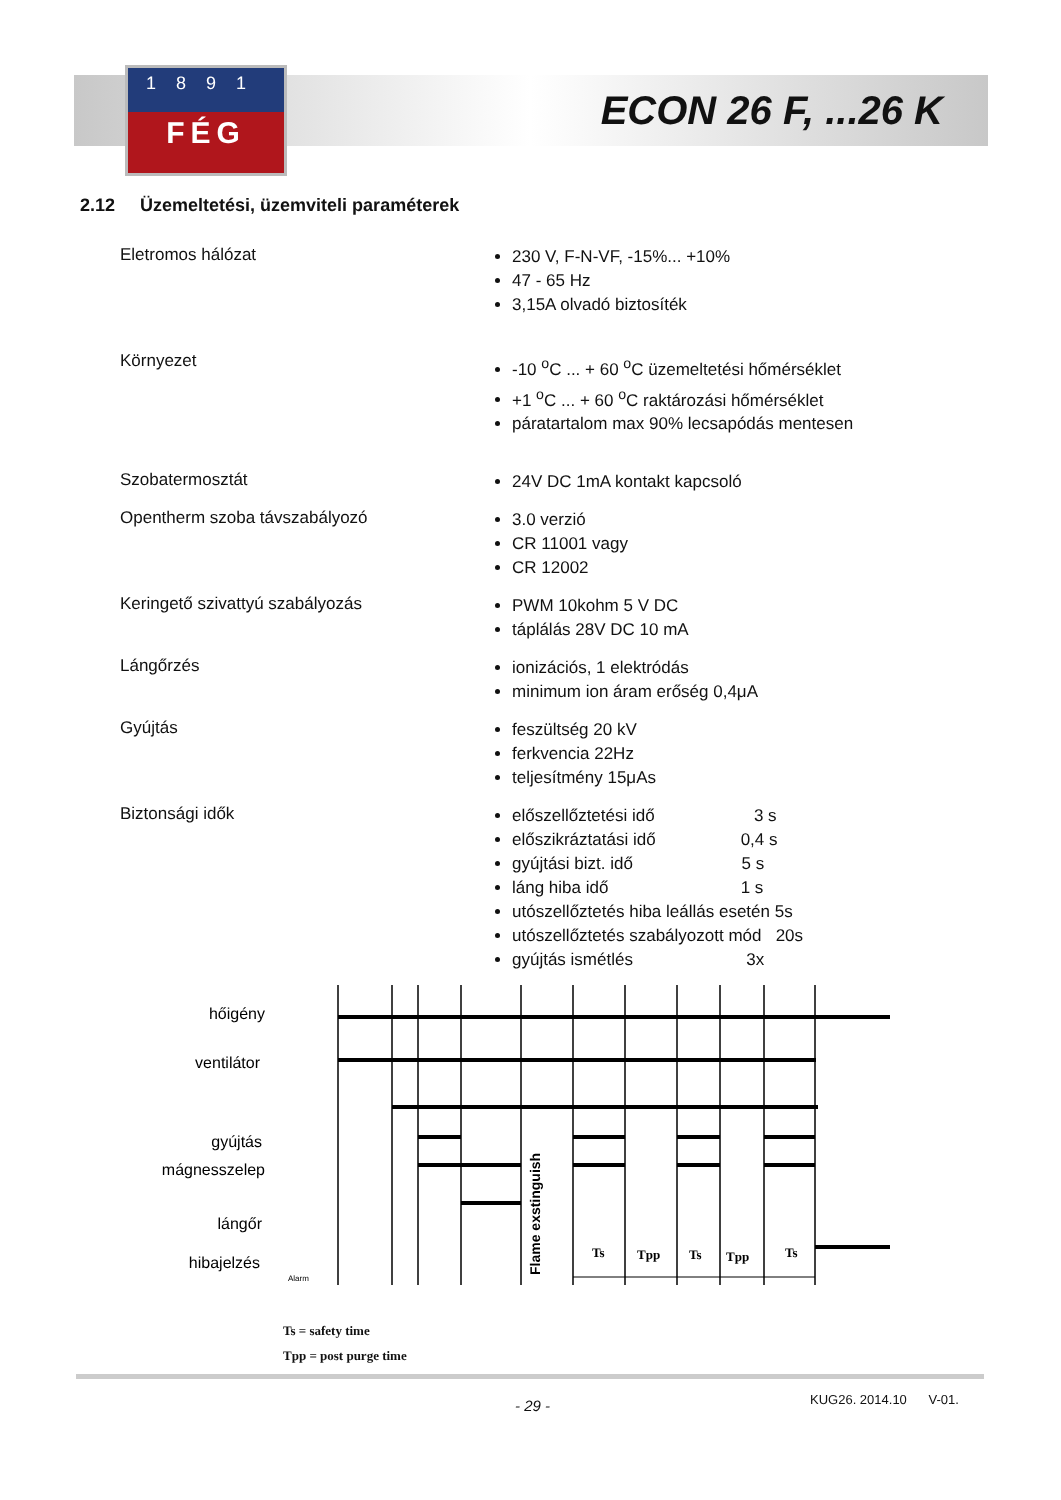1891
FÉG
ECON 26 F, ...26 K
2.12 Üzemeltetési, üzemviteli paraméterek
| Eletromos hálózat | 230 V, F-N-VF, -15%... +10% 47 - 65 Hz 3,15A olvadó biztosíték |
| Környezet | -10 <sup>o</sup>C ... + 60 <sup>o</sup>C üzemeltetési hőmérséklet +1 <sup>o</sup>C ... + 60 <sup>o</sup>C raktározási hőmérséklet páratartalom max 90% lecsapódás mentesen |
| Szobatermosztát | 24V DC 1mA kontakt kapcsoló |
| Opentherm szoba távszabályozó | 3.0 verzió CR 11001 vagy CR 12002 |
| Keringető szivattyú szabályozás | PWM 10kohm 5 V DC táplálás 28V DC 10 mA |
| Lángőrzés | ionizációs, 1 elektródás minimum ion áram erőség 0,4μA |
| Gyújtás | feszültség 20 kV ferkvencia 22Hz teljesítmény 15μAs |
| Biztonsági idők | előszellőztetési idő 3 s előszikráztatási idő 0,4 s gyújtási bizt. idő 5 s láng hiba idő 1 s utószellőztetés hiba leállás esetén 5s utószellőztetés szabályozott mód 20s gyújtás ismétlés 3x |
hőigény
ventilátor
gyújtás
mágnesszelep
lángőr
hibajelzés
Flame exstinguish
Ts
Tpp
Ts
Tpp
Ts
Alarm
Ts = safety time
Tpp = post purge time
- 29 - KUG26. 2014.10 V-01.